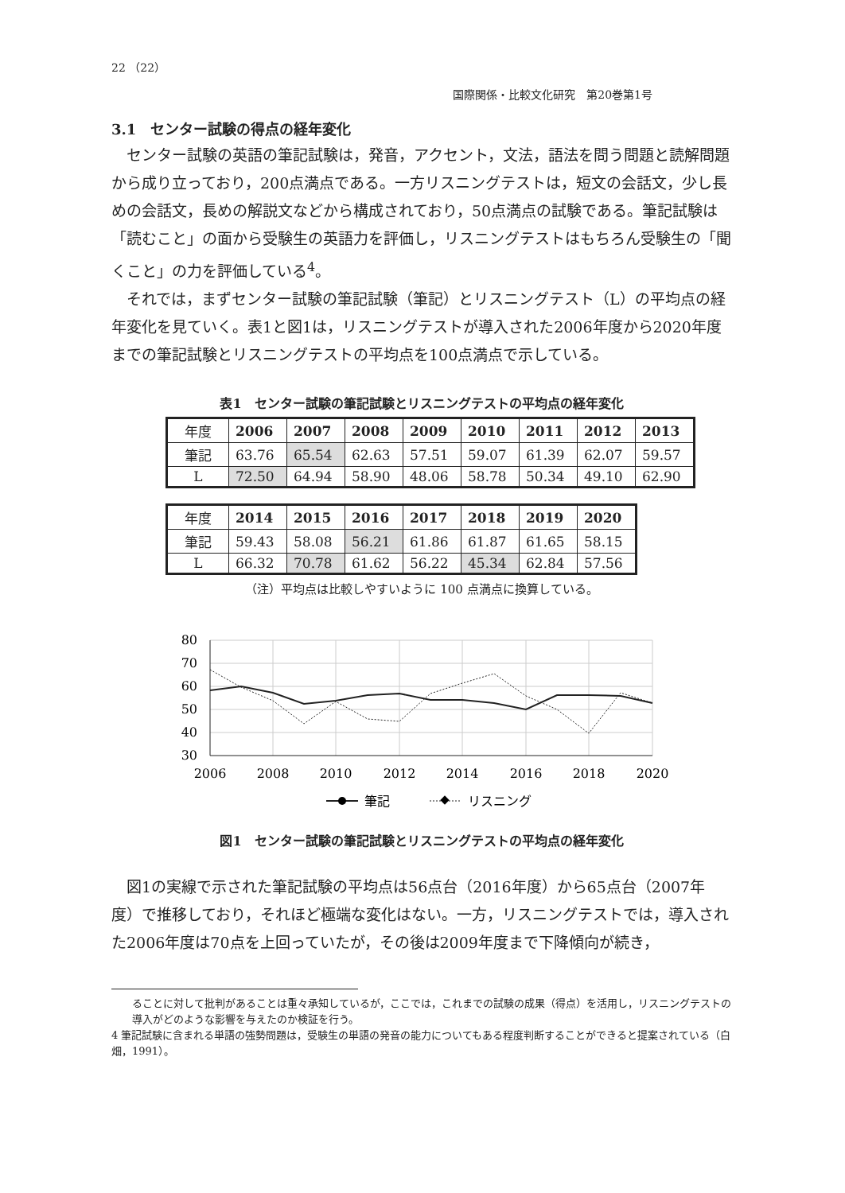22 （22）
国際関係・比較文化研究　第20巻第1号
3.1　センター試験の得点の経年変化
センター試験の英語の筆記試験は，発音，アクセント，文法，語法を問う問題と読解問題から成り立っており，200点満点である。一方リスニングテストは，短文の会話文，少し長めの会話文，長めの解説文などから構成されており，50点満点の試験である。筆記試験は「読むこと」の面から受験生の英語力を評価し，リスニングテストはもちろん受験生の「聞くこと」の力を評価している<sup>4</sup>。
それでは，まずセンター試験の筆記試験（筆記）とリスニングテスト（L）の平均点の経年変化を見ていく。表1と図1は，リスニングテストが導入された2006年度から2020年度までの筆記試験とリスニングテストの平均点を100点満点で示している。
表1　センター試験の筆記試験とリスニングテストの平均点の経年変化
| 年度 | 2006 | 2007 | 2008 | 2009 | 2010 | 2011 | 2012 | 2013 |
| 筆記 | 63.76 | 65.54 | 62.63 | 57.51 | 59.07 | 61.39 | 62.07 | 59.57 |
| L | 72.50 | 64.94 | 58.90 | 48.06 | 58.78 | 50.34 | 49.10 | 62.90 |
| 年度 | 2014 | 2015 | 2016 | 2017 | 2018 | 2019 | 2020 |
| 筆記 | 59.43 | 58.08 | 56.21 | 61.86 | 61.87 | 61.65 | 58.15 |
| L | 66.32 | 70.78 | 61.62 | 56.22 | 45.34 | 62.84 | 57.56 |
（注）平均点は比較しやすいように 100 点満点に換算している。
80
70
60
50
40
30
2006
2008
2010
2012
2014
2016
2018
2020
筆記
リスニング
図1　センター試験の筆記試験とリスニングテストの平均点の経年変化
図1の実線で示された筆記試験の平均点は56点台（2016年度）から65点台（2007年度）で推移しており，それほど極端な変化はない。一方，リスニングテストでは，導入された2006年度は70点を上回っていたが，その後は2009年度まで下降傾向が続き，
ることに対して批判があることは重々承知しているが，ここでは，これまでの試験の成果（得点）を活用し，リスニングテストの導入がどのような影響を与えたのか検証を行う。
4 筆記試験に含まれる単語の強勢問題は，受験生の単語の発音の能力についてもある程度判断することができると提案されている（白畑，1991）。